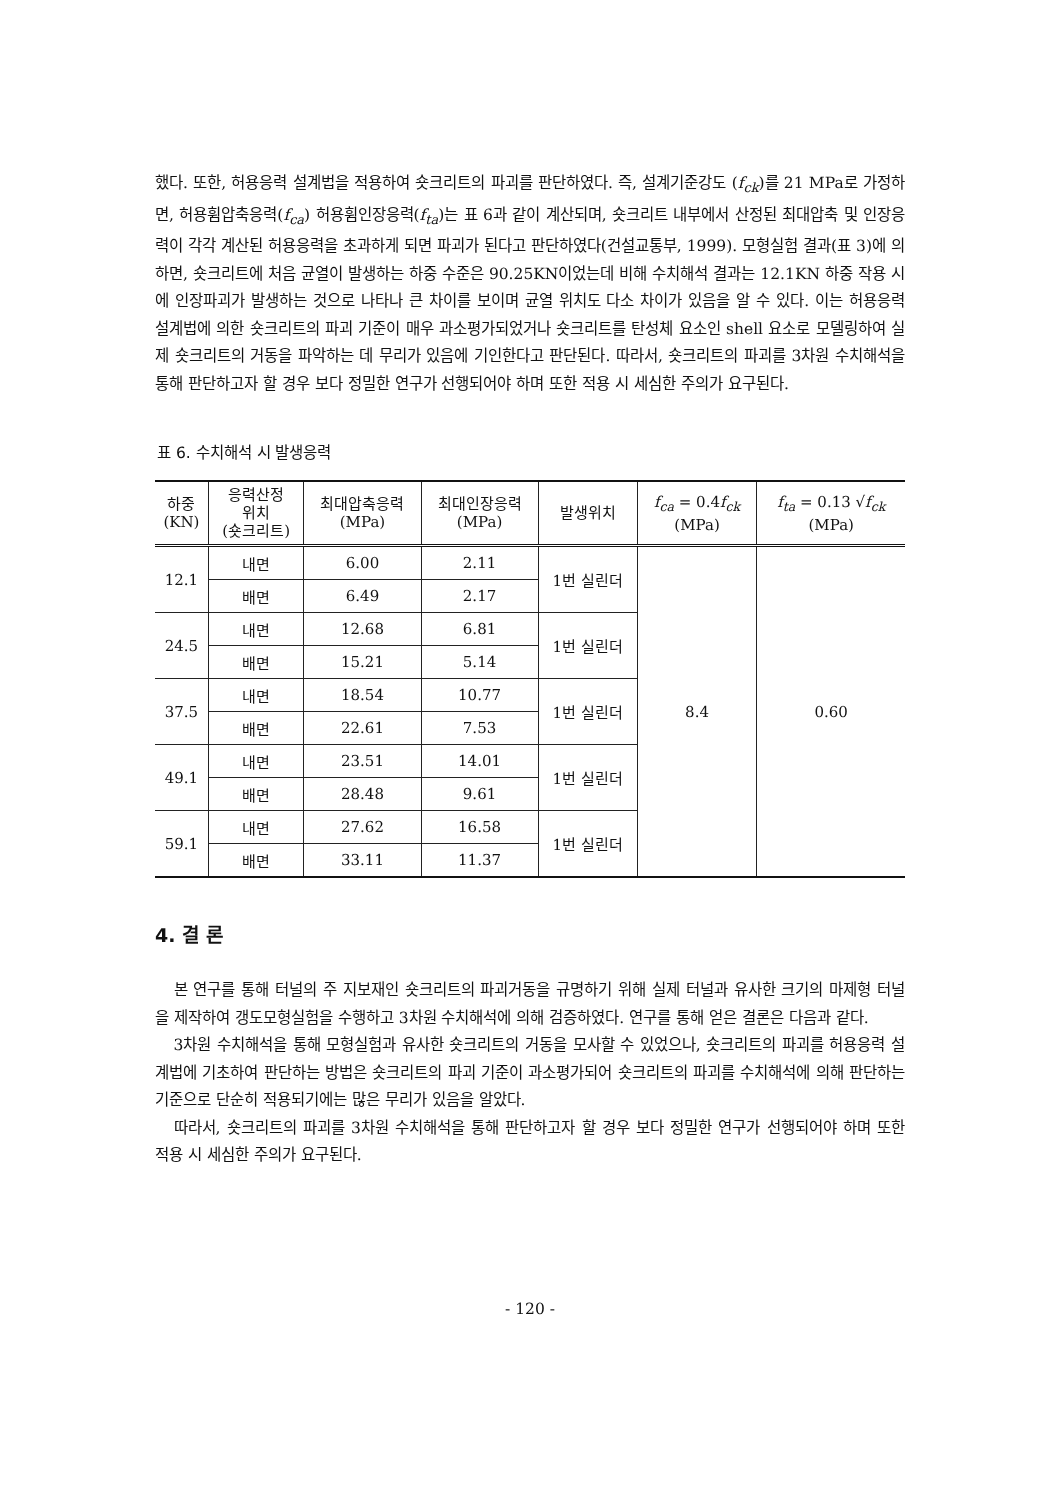했다. 또한, 허용응력 설계법을 적용하여 숏크리트의 파괴를 판단하였다. 즉, 설계기준강도 (f<sub>ck</sub>)를 21 MPa로 가정하면, 허용휨압축응력(f<sub>ca</sub>) 허용휨인장응력(f<sub>ta</sub>)는 표 6과 같이 계산되며, 숏크리트 내부에서 산정된 최대압축 및 인장응력이 각각 계산된 허용응력을 초과하게 되면 파괴가 된다고 판단하였다(건설교통부, 1999). 모형실험 결과(표 3)에 의하면, 숏크리트에 처음 균열이 발생하는 하중 수준은 90.25KN이었는데 비해 수치해석 결과는 12.1KN 하중 작용 시에 인장파괴가 발생하는 것으로 나타나 큰 차이를 보이며 균열 위치도 다소 차이가 있음을 알 수 있다. 이는 허용응력 설계법에 의한 숏크리트의 파괴 기준이 매우 과소평가되었거나 숏크리트를 탄성체 요소인 shell 요소로 모델링하여 실제 숏크리트의 거동을 파악하는 데 무리가 있음에 기인한다고 판단된다. 따라서, 숏크리트의 파괴를 3차원 수치해석을 통해 판단하고자 할 경우 보다 정밀한 연구가 선행되어야 하며 또한 적용 시 세심한 주의가 요구된다.
표 6. 수치해석 시 발생응력
| 하중 (KN) | 응력산정 위치 (숏크리트) | 최대압축응력 (MPa) | 최대인장응력 (MPa) | 발생위치 | f<sub>ca</sub> = 0.4 f<sub>ck</sub> (MPa) | f<sub>ta</sub> = 0.13 √ f<sub>ck</sub> (MPa) |
| --- | --- | --- | --- | --- | --- | --- |
| 12.1 | 내면 | 6.00 | 2.11 | 1번 실린더 | 8.4 | 0.60 |
| | 배면 | 6.49 | 2.17 | | | |
| 24.5 | 내면 | 12.68 | 6.81 | 1번 실린더 | | |
| | 배면 | 15.21 | 5.14 | | | |
| 37.5 | 내면 | 18.54 | 10.77 | 1번 실린더 | | |
| | 배면 | 22.61 | 7.53 | | | |
| 49.1 | 내면 | 23.51 | 14.01 | 1번 실린더 | | |
| | 배면 | 28.48 | 9.61 | | | |
| 59.1 | 내면 | 27.62 | 16.58 | 1번 실린더 | | |
| | 배면 | 33.11 | 11.37 | | | |
4. 결 론
본 연구를 통해 터널의 주 지보재인 숏크리트의 파괴거동을 규명하기 위해 실제 터널과 유사한 크기의 마제형 터널을 제작하여 갱도모형실험을 수행하고 3차원 수치해석에 의해 검증하였다. 연구를 통해 얻은 결론은 다음과 같다.
3차원 수치해석을 통해 모형실험과 유사한 숏크리트의 거동을 모사할 수 있었으나, 숏크리트의 파괴를 허용응력 설계법에 기초하여 판단하는 방법은 숏크리트의 파괴 기준이 과소평가되어 숏크리트의 파괴를 수치해석에 의해 판단하는 기준으로 단순히 적용되기에는 많은 무리가 있음을 알았다.
따라서, 숏크리트의 파괴를 3차원 수치해석을 통해 판단하고자 할 경우 보다 정밀한 연구가 선행되어야 하며 또한 적용 시 세심한 주의가 요구된다.
- 120 -